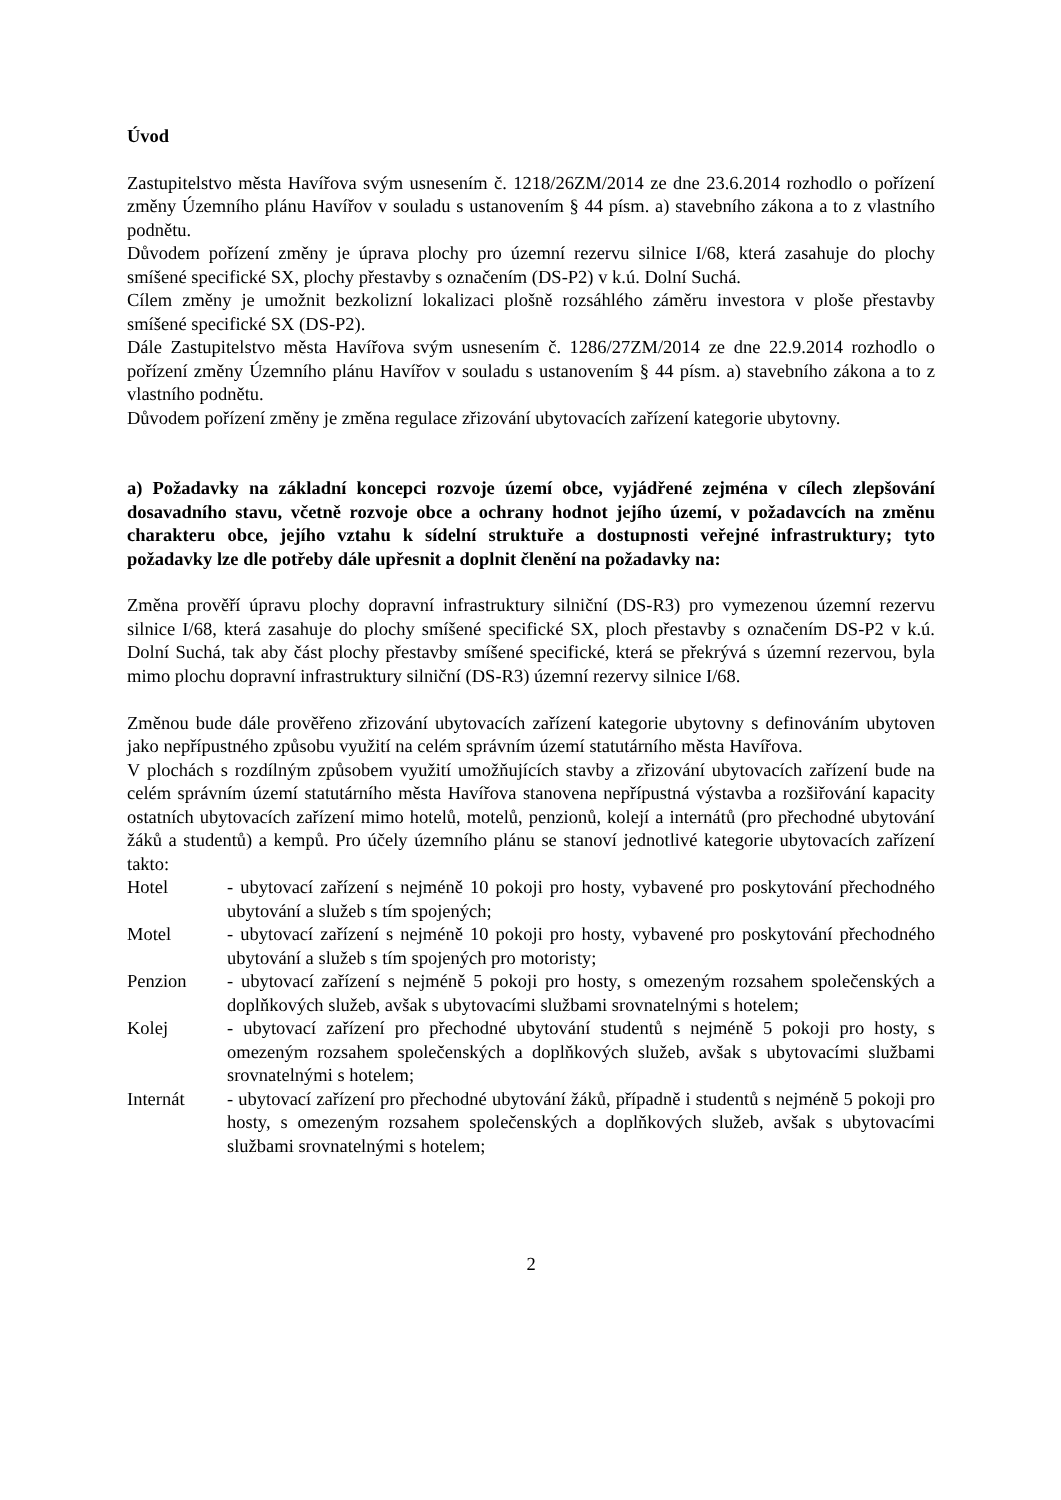Úvod
Zastupitelstvo města Havířova svým usnesením č. 1218/26ZM/2014 ze dne 23.6.2014 rozhodlo o pořízení změny Územního plánu Havířov v souladu s ustanovením § 44 písm. a) stavebního zákona a to z vlastního podnětu.
Důvodem pořízení změny je úprava plochy pro územní rezervu silnice I/68, která zasahuje do plochy smíšené specifické SX, plochy přestavby s označením (DS-P2) v k.ú. Dolní Suchá.
Cílem změny je umožnit bezkolizní lokalizaci plošně rozsáhlého záměru investora v ploše přestavby smíšené specifické SX (DS-P2).
Dále Zastupitelstvo města Havířova svým usnesením č. 1286/27ZM/2014 ze dne 22.9.2014 rozhodlo o pořízení změny Územního plánu Havířov v souladu s ustanovením § 44 písm. a) stavebního zákona a to z vlastního podnětu.
Důvodem pořízení změny je změna regulace zřizování ubytovacích zařízení kategorie ubytovny.
a) Požadavky na základní koncepci rozvoje území obce, vyjádřené zejména v cílech zlepšování dosavadního stavu, včetně rozvoje obce a ochrany hodnot jejího území, v požadavcích na změnu charakteru obce, jejího vztahu k sídelní struktuře a dostupnosti veřejné infrastruktury; tyto požadavky lze dle potřeby dále upřesnit a doplnit členění na požadavky na:
Změna prověří úpravu plochy dopravní infrastruktury silniční (DS-R3) pro vymezenou územní rezervu silnice I/68, která zasahuje do plochy smíšené specifické SX, ploch přestavby s označením DS-P2 v k.ú. Dolní Suchá, tak aby část plochy přestavby smíšené specifické, která se překrývá s územní rezervou, byla mimo plochu dopravní infrastruktury silniční (DS-R3) územní rezervy silnice I/68.
Změnou bude dále prověřeno zřizování ubytovacích zařízení kategorie ubytovny s definováním ubytoven jako nepřípustného způsobu využití na celém správním území statutárního města Havířova.
V plochách s rozdílným způsobem využití umožňujících stavby a zřizování ubytovacích zařízení bude na celém správním území statutárního města Havířova stanovena nepřípustná výstavba a rozšiřování kapacity ostatních ubytovacích zařízení mimo hotelů, motelů, penzionů, kolejí a internátů (pro přechodné ubytování žáků a studentů) a kempů. Pro účely územního plánu se stanoví jednotlivé kategorie ubytovacích zařízení takto:
Hotel - ubytovací zařízení s nejméně 10 pokoji pro hosty, vybavené pro poskytování přechodného ubytování a služeb s tím spojených;
Motel - ubytovací zařízení s nejméně 10 pokoji pro hosty, vybavené pro poskytování přechodného ubytování a služeb s tím spojených pro motoristy;
Penzion - ubytovací zařízení s nejméně 5 pokoji pro hosty, s omezeným rozsahem společenských a doplňkových služeb, avšak s ubytovacími službami srovnatelnými s hotelem;
Kolej - ubytovací zařízení pro přechodné ubytování studentů s nejméně 5 pokoji pro hosty, s omezeným rozsahem společenských a doplňkových služeb, avšak s ubytovacími službami srovnatelnými s hotelem;
Internát - ubytovací zařízení pro přechodné ubytování žáků, případně i studentů s nejméně 5 pokoji pro hosty, s omezeným rozsahem společenských a doplňkových služeb, avšak s ubytovacími službami srovnatelnými s hotelem;
2